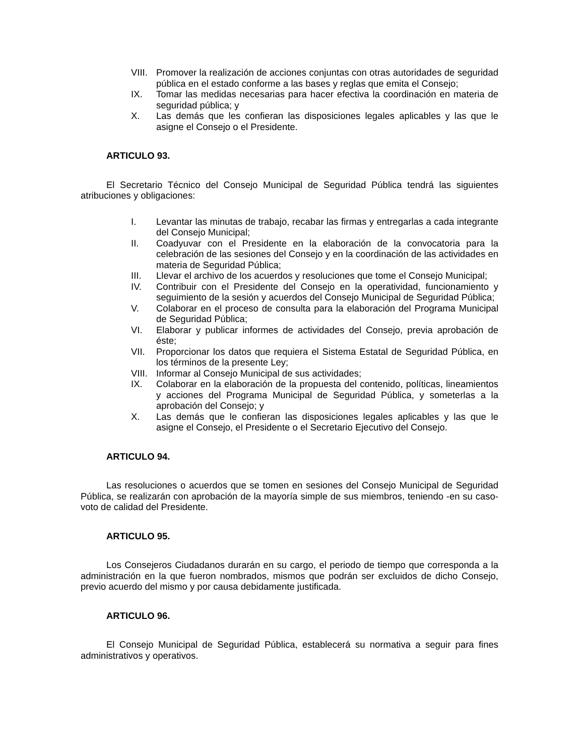VIII. Promover la realización de acciones conjuntas con otras autoridades de seguridad pública en el estado conforme a las bases y reglas que emita el Consejo;
IX. Tomar las medidas necesarias para hacer efectiva la coordinación en materia de seguridad pública; y
X. Las demás que les confieran las disposiciones legales aplicables y las que le asigne el Consejo o el Presidente.
ARTICULO 93.
El Secretario Técnico del Consejo Municipal de Seguridad Pública tendrá las siguientes atribuciones y obligaciones:
I. Levantar las minutas de trabajo, recabar las firmas y entregarlas a cada integrante del Consejo Municipal;
II. Coadyuvar con el Presidente en la elaboración de la convocatoria para la celebración de las sesiones del Consejo y en la coordinación de las actividades en materia de Seguridad Pública;
III. Llevar el archivo de los acuerdos y resoluciones que tome el Consejo Municipal;
IV. Contribuir con el Presidente del Consejo en la operatividad, funcionamiento y seguimiento de la sesión y acuerdos del Consejo Municipal de Seguridad Pública;
V. Colaborar en el proceso de consulta para la elaboración del Programa Municipal de Seguridad Pública;
VI. Elaborar y publicar informes de actividades del Consejo, previa aprobación de éste;
VII. Proporcionar los datos que requiera el Sistema Estatal de Seguridad Pública, en los términos de la presente Ley;
VIII. Informar al Consejo Municipal de sus actividades;
IX. Colaborar en la elaboración de la propuesta del contenido, políticas, lineamientos y acciones del Programa Municipal de Seguridad Pública, y someterlas a la aprobación del Consejo; y
X. Las demás que le confieran las disposiciones legales aplicables y las que le asigne el Consejo, el Presidente o el Secretario Ejecutivo del Consejo.
ARTICULO 94.
Las resoluciones o acuerdos que se tomen en sesiones del Consejo Municipal de Seguridad Pública, se realizarán con aprobación de la mayoría simple de sus miembros, teniendo -en su caso- voto de calidad del Presidente.
ARTICULO 95.
Los Consejeros Ciudadanos durarán en su cargo, el periodo de tiempo que corresponda a la administración en la que fueron nombrados, mismos que podrán ser excluidos de dicho Consejo, previo acuerdo del mismo y por causa debidamente justificada.
ARTICULO 96.
El Consejo Municipal de Seguridad Pública, establecerá su normativa a seguir para fines administrativos y operativos.